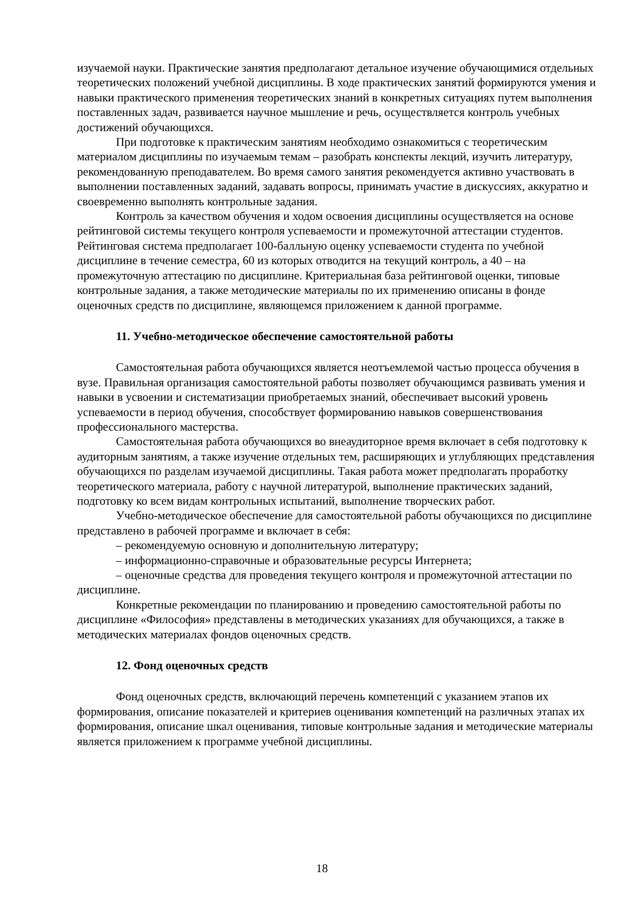изучаемой науки. Практические занятия предполагают детальное изучение обучающимися отдельных теоретических положений учебной дисциплины. В ходе практических занятий формируются умения и навыки практического применения теоретических знаний в конкретных ситуациях путем выполнения поставленных задач, развивается научное мышление и речь, осуществляется контроль учебных достижений обучающихся.
При подготовке к практическим занятиям необходимо ознакомиться с теоретическим материалом дисциплины по изучаемым темам – разобрать конспекты лекций, изучить литературу, рекомендованную преподавателем. Во время самого занятия рекомендуется активно участвовать в выполнении поставленных заданий, задавать вопросы, принимать участие в дискуссиях, аккуратно и своевременно выполнять контрольные задания.
Контроль за качеством обучения и ходом освоения дисциплины осуществляется на основе рейтинговой системы текущего контроля успеваемости и промежуточной аттестации студентов. Рейтинговая система предполагает 100-балльную оценку успеваемости студента по учебной дисциплине в течение семестра, 60 из которых отводится на текущий контроль, а 40 – на промежуточную аттестацию по дисциплине. Критериальная база рейтинговой оценки, типовые контрольные задания, а также методические материалы по их применению описаны в фонде оценочных средств по дисциплине, являющемся приложением к данной программе.
11. Учебно-методическое обеспечение самостоятельной работы
Самостоятельная работа обучающихся является неотъемлемой частью процесса обучения в вузе. Правильная организация самостоятельной работы позволяет обучающимся развивать умения и навыки в усвоении и систематизации приобретаемых знаний, обеспечивает высокий уровень успеваемости в период обучения, способствует формированию навыков совершенствования профессионального мастерства.
Самостоятельная работа обучающихся во внеаудиторное время включает в себя подготовку к аудиторным занятиям, а также изучение отдельных тем, расширяющих и углубляющих представления обучающихся по разделам изучаемой дисциплины. Такая работа может предполагать проработку теоретического материала, работу с научной литературой, выполнение практических заданий, подготовку ко всем видам контрольных испытаний, выполнение творческих работ.
Учебно-методическое обеспечение для самостоятельной работы обучающихся по дисциплине представлено в рабочей программе и включает в себя:
– рекомендуемую основную и дополнительную литературу;
– информационно-справочные и образовательные ресурсы Интернета;
– оценочные средства для проведения текущего контроля и промежуточной аттестации по дисциплине.
Конкретные рекомендации по планированию и проведению самостоятельной работы по дисциплине «Философия» представлены в методических указаниях для обучающихся, а также в методических материалах фондов оценочных средств.
12. Фонд оценочных средств
Фонд оценочных средств, включающий перечень компетенций с указанием этапов их формирования, описание показателей и критериев оценивания компетенций на различных этапах их формирования, описание шкал оценивания, типовые контрольные задания и методические материалы является приложением к программе учебной дисциплины.
18